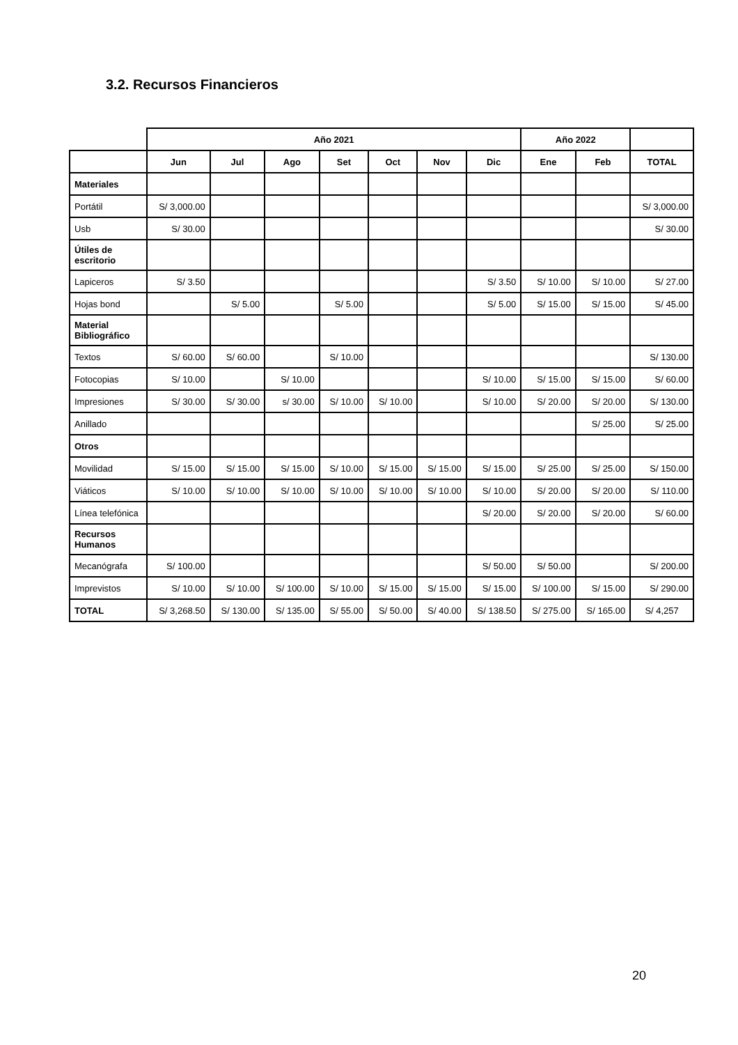3.2. Recursos Financieros
| | Año 2021 | | | | | | | Año 2022 | | |
| --- | --- | --- | --- | --- | --- | --- | --- | --- | --- | --- |
| | Jun | Jul | Ago | Set | Oct | Nov | Dic | Ene | Feb | TOTAL |
| Materiales | | | | | | | | | | |
| Portátil | S/ 3,000.00 | | | | | | | | | S/ 3,000.00 |
| Usb | S/ 30.00 | | | | | | | | | S/ 30.00 |
| Útiles de escritorio | | | | | | | | | | |
| Lapiceros | S/ 3.50 | | | | | | S/ 3.50 | S/ 10.00 | S/ 10.00 | S/ 27.00 |
| Hojas bond | | S/ 5.00 | | S/ 5.00 | | | S/ 5.00 | S/ 15.00 | S/ 15.00 | S/ 45.00 |
| Material Bibliográfico | | | | | | | | | | |
| Textos | S/ 60.00 | S/ 60.00 | | S/ 10.00 | | | | | | S/ 130.00 |
| Fotocopias | S/ 10.00 | | S/ 10.00 | | | | S/ 10.00 | S/ 15.00 | S/ 15.00 | S/ 60.00 |
| Impresiones | S/ 30.00 | S/ 30.00 | s/ 30.00 | S/ 10.00 | S/ 10.00 | | S/ 10.00 | S/ 20.00 | S/ 20.00 | S/ 130.00 |
| Anillado | | | | | | | | | S/ 25.00 | S/ 25.00 |
| Otros | | | | | | | | | | |
| Movilidad | S/ 15.00 | S/ 15.00 | S/ 15.00 | S/ 10.00 | S/ 15.00 | S/ 15.00 | S/ 15.00 | S/ 25.00 | S/ 25.00 | S/ 150.00 |
| Viáticos | S/ 10.00 | S/ 10.00 | S/ 10.00 | S/ 10.00 | S/ 10.00 | S/ 10.00 | S/ 10.00 | S/ 20.00 | S/ 20.00 | S/ 110.00 |
| Línea telefónica | | | | | | | S/ 20.00 | S/ 20.00 | S/ 20.00 | S/ 60.00 |
| Recursos Humanos | | | | | | | | | | |
| Mecanógrafa | S/ 100.00 | | | | | | S/ 50.00 | S/ 50.00 | | S/ 200.00 |
| Imprevistos | S/ 10.00 | S/ 10.00 | S/ 100.00 | S/ 10.00 | S/ 15.00 | S/ 15.00 | S/ 15.00 | S/ 100.00 | S/ 15.00 | S/ 290.00 |
| TOTAL | S/ 3,268.50 | S/ 130.00 | S/ 135.00 | S/ 55.00 | S/ 50.00 | S/ 40.00 | S/ 138.50 | S/ 275.00 | S/ 165.00 | S/ 4,257 |
20